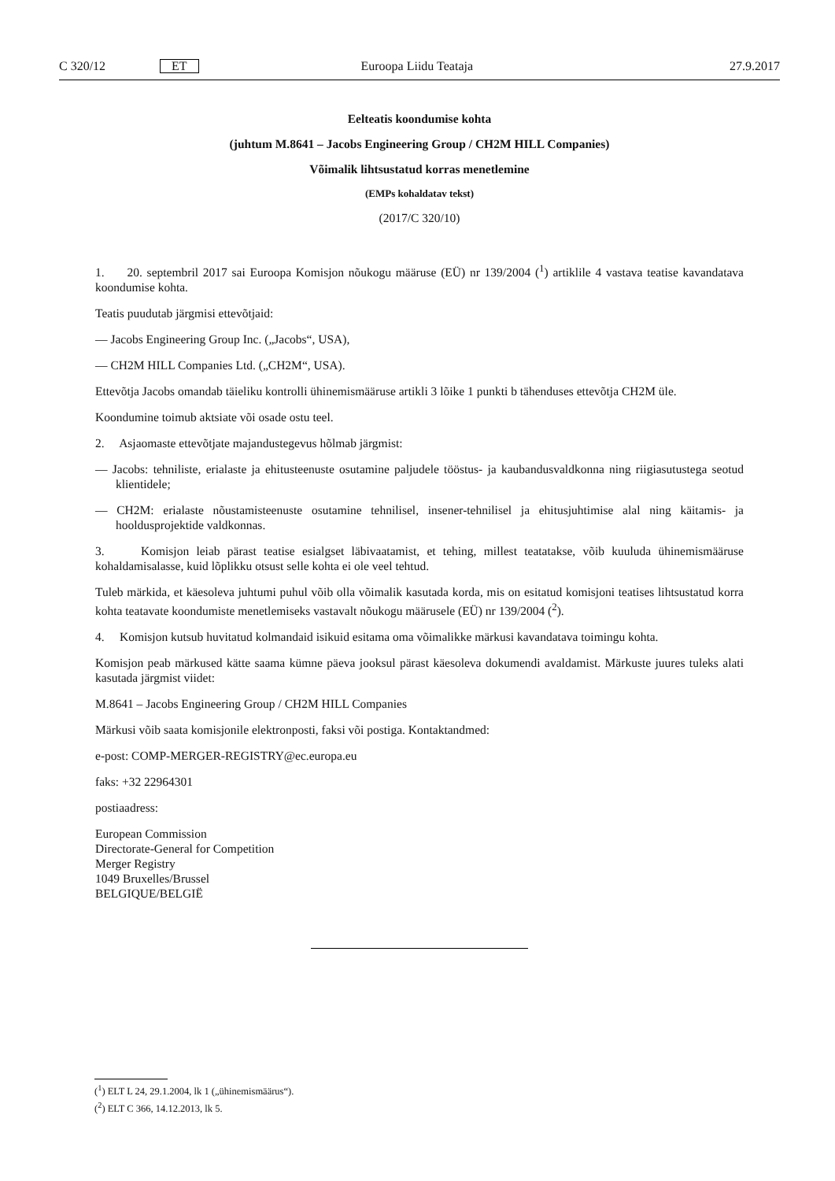C 320/12 ET Euroopa Liidu Teataja 27.9.2017
Eelteatis koondumise kohta
(juhtum M.8641 – Jacobs Engineering Group / CH2M HILL Companies)
Võimalik lihtsustatud korras menetlemine
(EMPs kohaldatav tekst)
(2017/C 320/10)
1. 20. septembril 2017 sai Euroopa Komisjon nõukogu määruse (EÜ) nr 139/2004 (<sup>1</sup>) artiklile 4 vastava teatise kavandatava koondumise kohta.
Teatis puudutab järgmisi ettevõtjaid:
— Jacobs Engineering Group Inc. („Jacobs“, USA),
— CH2M HILL Companies Ltd. („CH2M“, USA).
Ettevõtja Jacobs omandab täieliku kontrolli ühinemismääruse artikli 3 lõike 1 punkti b tähenduses ettevõtja CH2M üle.
Koondumine toimub aktsiate või osade ostu teel.
2. Asjaomaste ettevõtjate majandustegevus hõlmab järgmist:
— Jacobs: tehniliste, erialaste ja ehitusteenuste osutamine paljudele tööstus- ja kaubandusvaldkonna ning riigiasutustega seotud klientidele;
— CH2M: erialaste nõustamisteenuste osutamine tehnilisel, insener-tehnilisel ja ehitusjuhtimise alal ning käitamis- ja hooldusprojektide valdkonnas.
3. Komisjon leiab pärast teatise esialgset läbivaatamist, et tehing, millest teatatakse, võib kuuluda ühinemismääruse kohaldamisalasse, kuid lõplikku otsust selle kohta ei ole veel tehtud.
Tuleb märkida, et käesoleva juhtumi puhul võib olla võimalik kasutada korda, mis on esitatud komisjoni teatises lihtsus­tatud korra kohta teatavate koondumiste menetlemiseks vastavalt nõukogu määrusele (EÜ) nr 139/2004 (<sup>2</sup>).
4. Komisjon kutsub huvitatud kolmandaid isikuid esitama oma võimalikke märkusi kavandatava toimingu kohta.
Komisjon peab märkused kätte saama kümne päeva jooksul pärast käesoleva dokumendi avaldamist. Märkuste juures tuleks alati kasutada järgmist viidet:
M.8641 – Jacobs Engineering Group / CH2M HILL Companies
Märkusi võib saata komisjonile elektronposti, faksi või postiga. Kontaktandmed:
e-post: COMP-MERGER-REGISTRY@ec.europa.eu
faks: +32 22964301
postiaadress:
European Commission
Directorate-General for Competition
Merger Registry
1049 Bruxelles/Brussel
BELGIQUE/BELGIË
(<sup>1</sup>) ELT L 24, 29.1.2004, lk 1 („ühinemismäärus“).
(<sup>2</sup>) ELT C 366, 14.12.2013, lk 5.